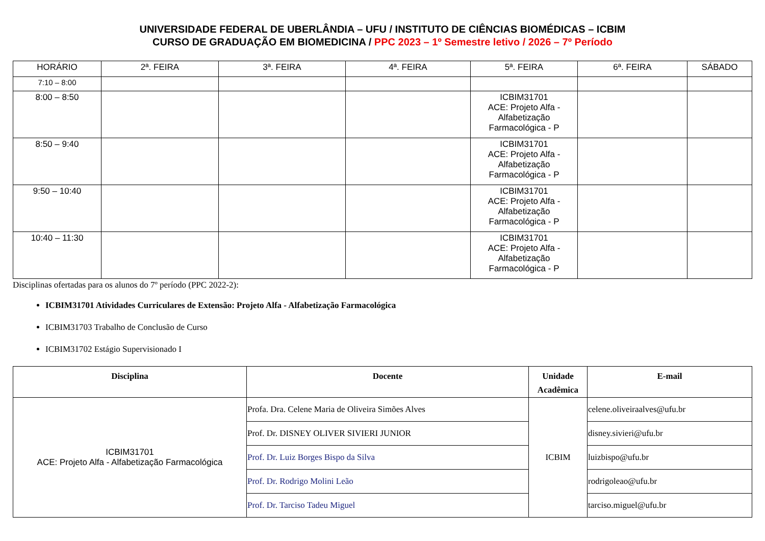UNIVERSIDADE FEDERAL DE UBERLÂNDIA – UFU / INSTITUTO DE CIÊNCIAS BIOMÉDICAS – ICBIM
CURSO DE GRADUAÇÃO EM BIOMEDICINA / PPC 2023 – 1º Semestre letivo / 2026 – 7º Período
| HORÁRIO | 2ª. FEIRA | 3ª. FEIRA | 4ª. FEIRA | 5ª. FEIRA | 6ª. FEIRA | SÁBADO |
| --- | --- | --- | --- | --- | --- | --- |
| 7:10 – 8:00 | | | | | | |
| 8:00 – 8:50 | | | | ICBIM31701 ACE: Projeto Alfa - Alfabetização Farmacológica - P | | |
| 8:50 – 9:40 | | | | ICBIM31701 ACE: Projeto Alfa - Alfabetização Farmacológica - P | | |
| 9:50 – 10:40 | | | | ICBIM31701 ACE: Projeto Alfa - Alfabetização Farmacológica - P | | |
| 10:40 – 11:30 | | | | ICBIM31701 ACE: Projeto Alfa - Alfabetização Farmacológica - P | | |
Disciplinas ofertadas para os alunos do 7º período (PPC 2022-2):
ICBIM31701 Atividades Curriculares de Extensão: Projeto Alfa - Alfabetização Farmacológica
ICBIM31703 Trabalho de Conclusão de Curso
ICBIM31702 Estágio Supervisionado I
| Disciplina | Docente | Unidade Acadêmica | E-mail |
| --- | --- | --- | --- |
| ICBIM31701 ACE: Projeto Alfa - Alfabetização Farmacológica | Profa. Dra. Celene Maria de Oliveira Simões Alves | ICBIM | celene.oliveiraalves@ufu.br |
| | Prof. Dr. DISNEY OLIVER SIVIERI JUNIOR | | disney.sivieri@ufu.br |
| | Prof. Dr. Luiz Borges Bispo da Silva | | luizbispo@ufu.br |
| | Prof. Dr. Rodrigo Molini Leão | | rodrigoleao@ufu.br |
| | Prof. Dr. Tarciso Tadeu Miguel | | tarciso.miguel@ufu.br |